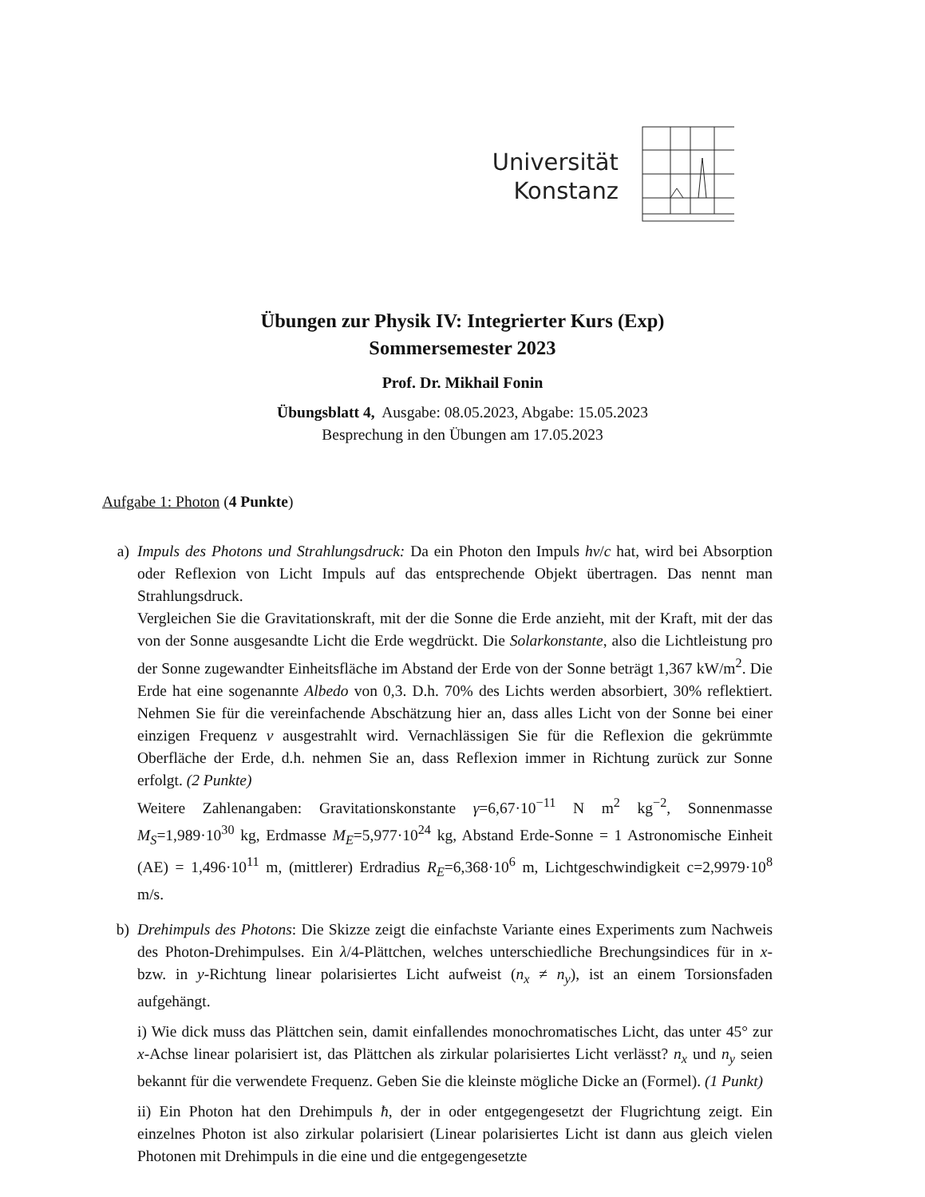Universität
Konstanz
Übungen zur Physik IV: Integrierter Kurs (Exp)
Sommersemester 2023
Prof. Dr. Mikhail Fonin
Übungsblatt 4, Ausgabe: 08.05.2023, Abgabe: 15.05.2023
Besprechung in den Übungen am 17.05.2023
Aufgabe 1: Photon (4 Punkte)
a) Impuls des Photons und Strahlungsdruck: Da ein Photon den Impuls hν/c hat, wird bei Absorption oder Reflexion von Licht Impuls auf das entsprechende Objekt übertragen. Das nennt man Strahlungsdruck.
Vergleichen Sie die Gravitationskraft, mit der die Sonne die Erde anzieht, mit der Kraft, mit der das von der Sonne ausgesandte Licht die Erde wegdrückt. Die Solarkonstante, also die Lichtleistung pro der Sonne zugewandter Einheitsfläche im Abstand der Erde von der Sonne beträgt 1,367 kW/m<sup>2</sup>. Die Erde hat eine sogenannte Albedo von 0,3. D.h. 70% des Lichts werden absorbiert, 30% reflektiert. Nehmen Sie für die vereinfachende Abschätzung hier an, dass alles Licht von der Sonne bei einer einzigen Frequenz ν ausgestrahlt wird. Vernachlässigen Sie für die Reflexion die gekrümmte Oberfläche der Erde, d.h. nehmen Sie an, dass Reflexion immer in Richtung zurück zur Sonne erfolgt. (2 Punkte)
Weitere Zahlenangaben: Gravitationskonstante γ=6,67·10<sup>−11</sup> N m<sup>2</sup> kg<sup>−2</sup>, Sonnenmasse M<sub>S</sub>=1,989·10<sup>30</sup> kg, Erdmasse M<sub>E</sub>=5,977·10<sup>24</sup> kg, Abstand Erde-Sonne = 1 Astronomische Einheit (AE) = 1,496·10<sup>11</sup> m, (mittlerer) Erdradius R<sub>E</sub>=6,368·10<sup>6</sup> m, Lichtgeschwindigkeit c=2,9979·10<sup>8</sup> m/s.
b) Drehimpuls des Photons: Die Skizze zeigt die einfachste Variante eines Experiments zum Nachweis des Photon-Drehimpulses. Ein λ/4-Plättchen, welches unterschiedliche Brechungsindices für in x- bzw. in y-Richtung linear polarisiertes Licht aufweist (n<sub>x</sub> ≠ n<sub>y</sub>), ist an einem Torsionsfaden aufgehängt.
i) Wie dick muss das Plättchen sein, damit einfallendes monochromatisches Licht, das unter 45° zur x-Achse linear polarisiert ist, das Plättchen als zirkular polarisiertes Licht verlässt? n<sub>x</sub> und n<sub>y</sub> seien bekannt für die verwendete Frequenz. Geben Sie die kleinste mögliche Dicke an (Formel). (1 Punkt)
ii) Ein Photon hat den Drehimpuls ħ, der in oder entgegengesetzt der Flugrichtung zeigt. Ein einzelnes Photon ist also zirkular polarisiert (Linear polarisiertes Licht ist dann aus gleich vielen Photonen mit Drehimpuls in die eine und die entgegengesetzte